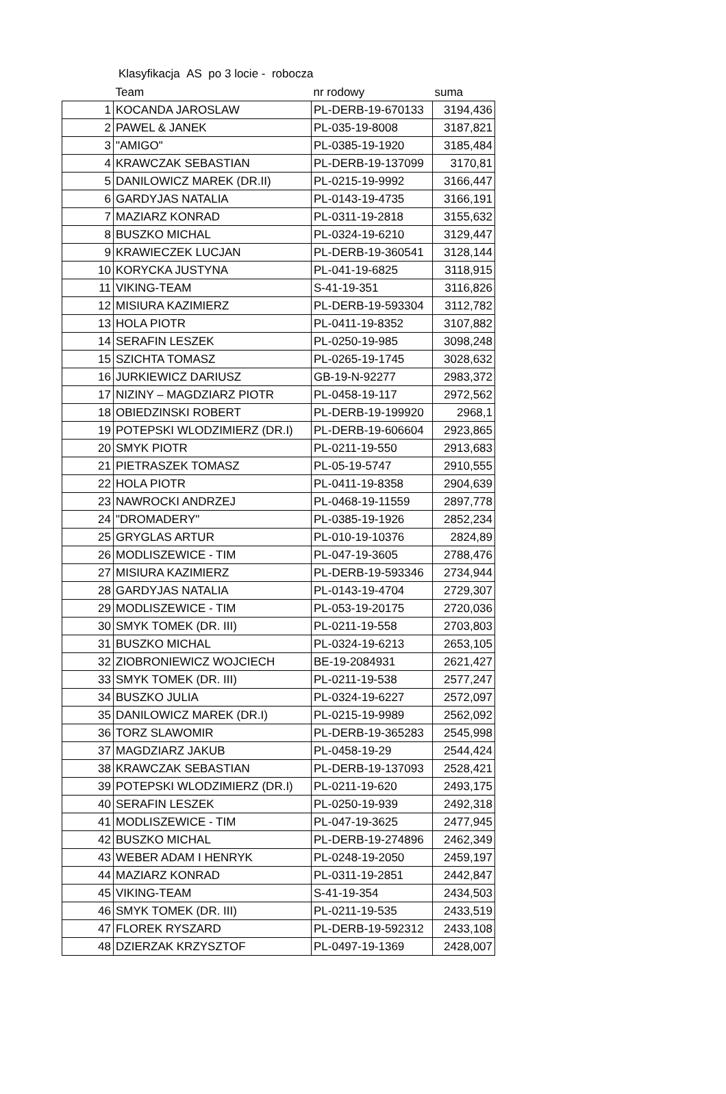Klasyfikacja AS po 3 locie - robocza
| | Team | nr rodowy | suma |
| --- | --- | --- | --- |
| 1 | KOCANDA JAROSLAW | PL-DERB-19-670133 | 3194,436 |
| 2 | PAWEL & JANEK | PL-035-19-8008 | 3187,821 |
| 3 | "AMIGO" | PL-0385-19-1920 | 3185,484 |
| 4 | KRAWCZAK SEBASTIAN | PL-DERB-19-137099 | 3170,81 |
| 5 | DANILOWICZ MAREK (DR.II) | PL-0215-19-9992 | 3166,447 |
| 6 | GARDYJAS NATALIA | PL-0143-19-4735 | 3166,191 |
| 7 | MAZIARZ KONRAD | PL-0311-19-2818 | 3155,632 |
| 8 | BUSZKO MICHAL | PL-0324-19-6210 | 3129,447 |
| 9 | KRAWIECZEK LUCJAN | PL-DERB-19-360541 | 3128,144 |
| 10 | KORYCKA JUSTYNA | PL-041-19-6825 | 3118,915 |
| 11 | VIKING-TEAM | S-41-19-351 | 3116,826 |
| 12 | MISIURA KAZIMIERZ | PL-DERB-19-593304 | 3112,782 |
| 13 | HOLA PIOTR | PL-0411-19-8352 | 3107,882 |
| 14 | SERAFIN LESZEK | PL-0250-19-985 | 3098,248 |
| 15 | SZICHTA TOMASZ | PL-0265-19-1745 | 3028,632 |
| 16 | JURKIEWICZ DARIUSZ | GB-19-N-92277 | 2983,372 |
| 17 | NIZINY – MAGDZIARZ PIOTR | PL-0458-19-117 | 2972,562 |
| 18 | OBIEDZINSKI ROBERT | PL-DERB-19-199920 | 2968,1 |
| 19 | POTEPSKI WLODZIMIERZ (DR.I) | PL-DERB-19-606604 | 2923,865 |
| 20 | SMYK PIOTR | PL-0211-19-550 | 2913,683 |
| 21 | PIETRASZEK TOMASZ | PL-05-19-5747 | 2910,555 |
| 22 | HOLA PIOTR | PL-0411-19-8358 | 2904,639 |
| 23 | NAWROCKI ANDRZEJ | PL-0468-19-11559 | 2897,778 |
| 24 | "DROMADERY" | PL-0385-19-1926 | 2852,234 |
| 25 | GRYGLAS ARTUR | PL-010-19-10376 | 2824,89 |
| 26 | MODLISZEWICE - TIM | PL-047-19-3605 | 2788,476 |
| 27 | MISIURA KAZIMIERZ | PL-DERB-19-593346 | 2734,944 |
| 28 | GARDYJAS NATALIA | PL-0143-19-4704 | 2729,307 |
| 29 | MODLISZEWICE - TIM | PL-053-19-20175 | 2720,036 |
| 30 | SMYK TOMEK (DR. III) | PL-0211-19-558 | 2703,803 |
| 31 | BUSZKO MICHAL | PL-0324-19-6213 | 2653,105 |
| 32 | ZIOBRONIEWICZ WOJCIECH | BE-19-2084931 | 2621,427 |
| 33 | SMYK TOMEK (DR. III) | PL-0211-19-538 | 2577,247 |
| 34 | BUSZKO JULIA | PL-0324-19-6227 | 2572,097 |
| 35 | DANILOWICZ MAREK (DR.I) | PL-0215-19-9989 | 2562,092 |
| 36 | TORZ SLAWOMIR | PL-DERB-19-365283 | 2545,998 |
| 37 | MAGDZIARZ JAKUB | PL-0458-19-29 | 2544,424 |
| 38 | KRAWCZAK SEBASTIAN | PL-DERB-19-137093 | 2528,421 |
| 39 | POTEPSKI WLODZIMIERZ (DR.I) | PL-0211-19-620 | 2493,175 |
| 40 | SERAFIN LESZEK | PL-0250-19-939 | 2492,318 |
| 41 | MODLISZEWICE - TIM | PL-047-19-3625 | 2477,945 |
| 42 | BUSZKO MICHAL | PL-DERB-19-274896 | 2462,349 |
| 43 | WEBER ADAM I HENRYK | PL-0248-19-2050 | 2459,197 |
| 44 | MAZIARZ KONRAD | PL-0311-19-2851 | 2442,847 |
| 45 | VIKING-TEAM | S-41-19-354 | 2434,503 |
| 46 | SMYK TOMEK (DR. III) | PL-0211-19-535 | 2433,519 |
| 47 | FLOREK RYSZARD | PL-DERB-19-592312 | 2433,108 |
| 48 | DZIERZAK KRZYSZTOF | PL-0497-19-1369 | 2428,007 |